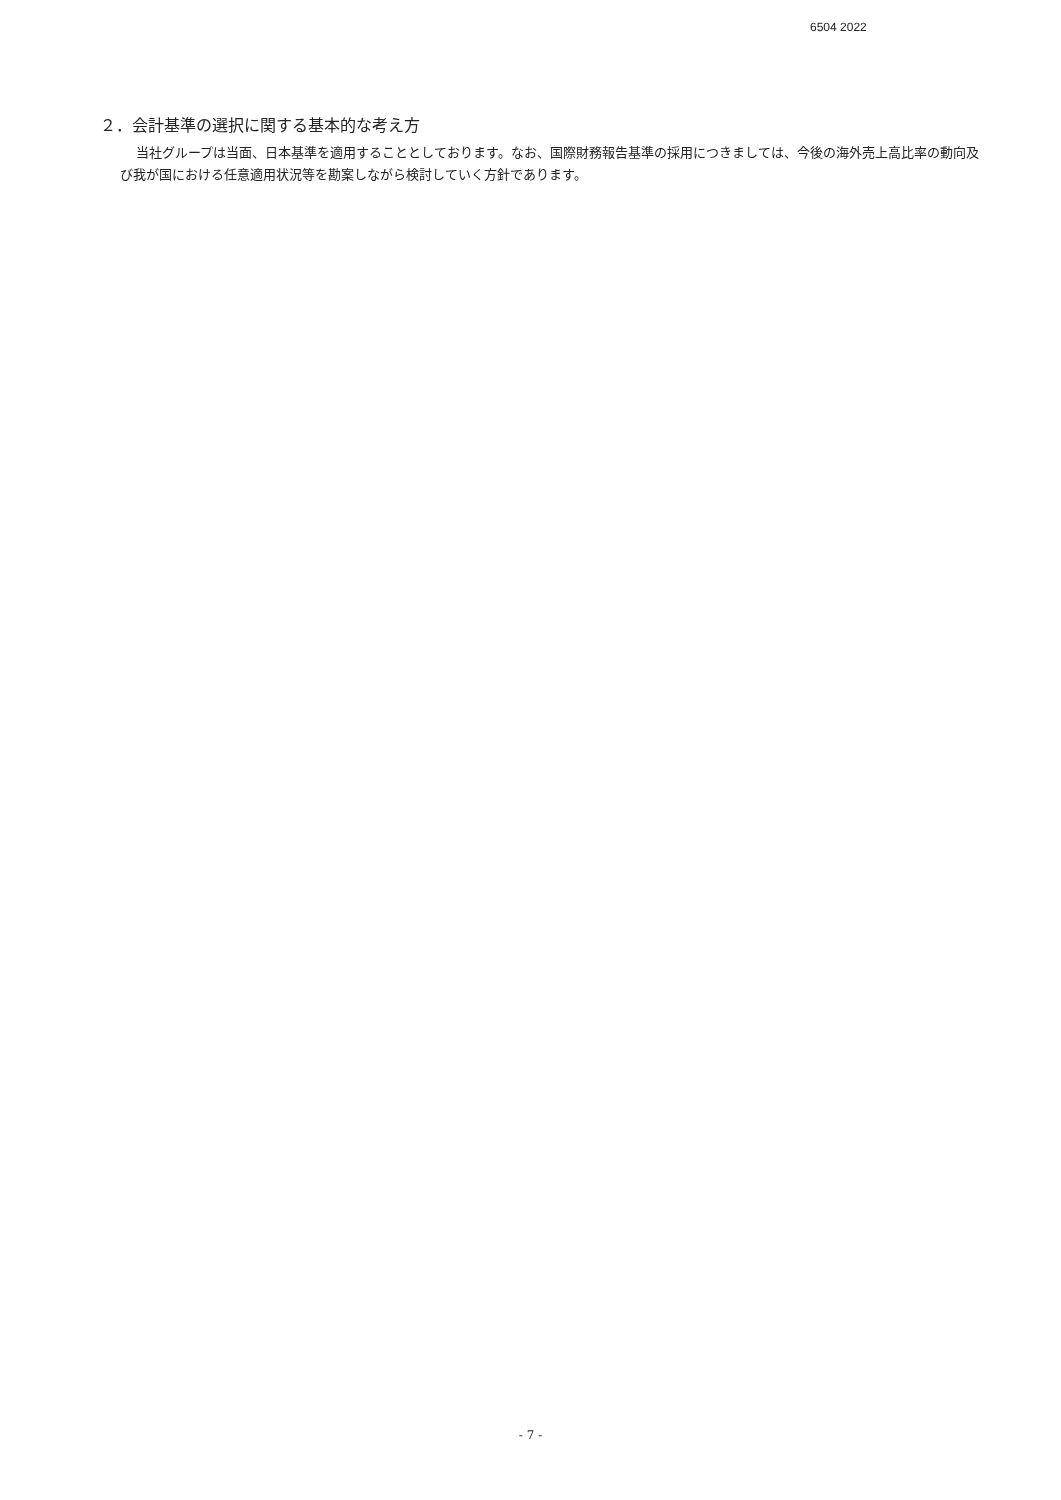6504 2022
２．会計基準の選択に関する基本的な考え方
当社グループは当面、日本基準を適用することとしております。なお、国際財務報告基準の採用につきましては、今後の海外売上高比率の動向及び我が国における任意適用状況等を勘案しながら検討していく方針であります。
- 7 -